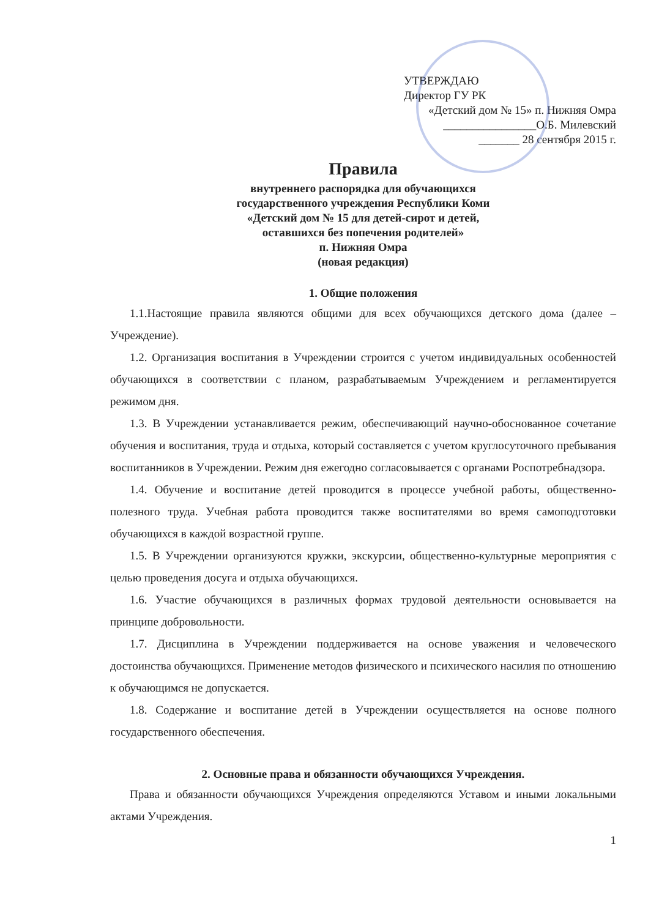УТВЕРЖДАЮ
Директор ГУ РК
«Детский дом № 15» п. Нижняя Омра
________________О.Б. Милевский
_______ 28 сентября 2015 г.
Правила
внутреннего распорядка для обучающихся
государственного учреждения Республики Коми
«Детский дом № 15 для детей-сирот и детей,
оставшихся без попечения родителей»
п. Нижняя Омра
(новая редакция)
1. Общие положения
1.1.Настоящие правила являются общими для всех обучающихся детского дома (далее – Учреждение).
1.2. Организация воспитания в Учреждении строится с учетом индивидуальных особенностей обучающихся в соответствии с планом, разрабатываемым Учреждением и регламентируется режимом дня.
1.3. В Учреждении устанавливается режим, обеспечивающий научно-обоснованное сочетание обучения и воспитания, труда и отдыха, который составляется с учетом круглосуточного пребывания воспитанников в Учреждении. Режим дня ежегодно согласовывается с органами Роспотребнадзора.
1.4. Обучение и воспитание детей проводится в процессе учебной работы, общественно-полезного труда. Учебная работа проводится также воспитателями во время самоподготовки обучающихся в каждой возрастной группе.
1.5. В Учреждении организуются кружки, экскурсии, общественно-культурные мероприятия с целью проведения досуга и отдыха обучающихся.
1.6. Участие обучающихся в различных формах трудовой деятельности основывается на принципе добровольности.
1.7. Дисциплина в Учреждении поддерживается на основе уважения и человеческого достоинства обучающихся. Применение методов физического и психического насилия по отношению к обучающимся не допускается.
1.8. Содержание и воспитание детей в Учреждении осуществляется на основе полного государственного обеспечения.
2. Основные права и обязанности обучающихся Учреждения.
Права и обязанности обучающихся Учреждения определяются Уставом и иными локальными актами Учреждения.
1